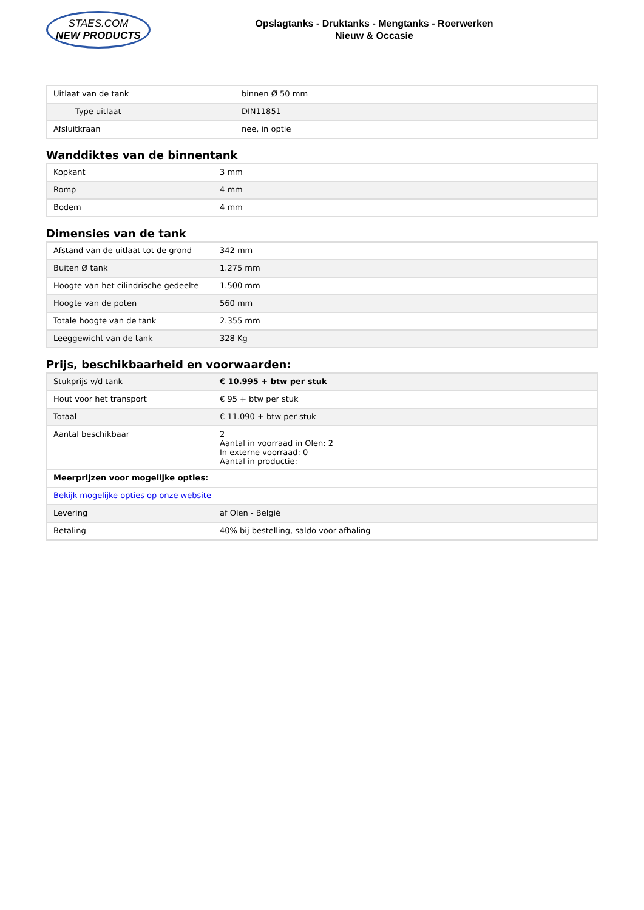STAES.COM
NEW PRODUCTS
Opslagtanks - Druktanks - Mengtanks - Roerwerken
Nieuw & Occasie
| Uitlaat van de tank | binnen Ø 50 mm |
| Type uitlaat | DIN11851 |
| Afsluitkraan | nee, in optie |
Wanddiktes van de binnentank
| Kopkant | 3 mm |
| Romp | 4 mm |
| Bodem | 4 mm |
Dimensies van de tank
| Afstand van de uitlaat tot de grond | 342 mm |
| Buiten Ø tank | 1.275 mm |
| Hoogte van het cilindrische gedeelte | 1.500 mm |
| Hoogte van de poten | 560 mm |
| Totale hoogte van de tank | 2.355 mm |
| Leeggewicht van de tank | 328 Kg |
Prijs, beschikbaarheid en voorwaarden:
| Stukprijs v/d tank | € 10.995 + btw per stuk |
| Hout voor het transport | € 95 + btw per stuk |
| Totaal | € 11.090 + btw per stuk |
| Aantal beschikbaar | 2 Aantal in voorraad in Olen: 2 In externe voorraad: 0 Aantal in productie: |
| Meerprijzen voor mogelijke opties: | |
| Bekijk mogelijke opties op onze website | |
| Levering | af Olen - België |
| Betaling | 40% bij bestelling, saldo voor afhaling |